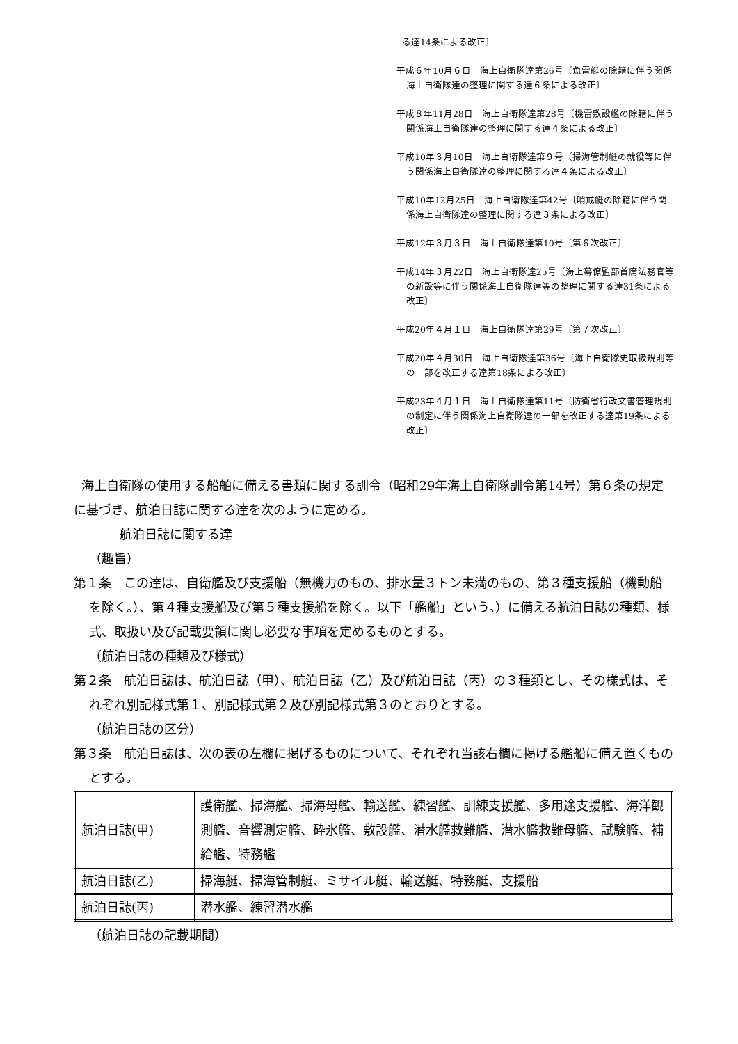る達14条による改正〕
平成６年10月６日　海上自衛隊達第26号〔魚雷艇の除籍に伴う関係海上自衛隊達の整理に関する達６条による改正〕
平成８年11月28日　海上自衛隊達第28号〔機雷敷設艦の除籍に伴う関係海上自衛隊達の整理に関する達４条による改正〕
平成10年３月10日　海上自衛隊達第９号〔掃海管制艇の就役等に伴う関係海上自衛隊達の整理に関する達４条による改正〕
平成10年12月25日　海上自衛隊達第42号〔哨戒艇の除籍に伴う関係海上自衛隊達の整理に関する達３条による改正〕
平成12年３月３日　海上自衛隊達第10号〔第６次改正〕
平成14年３月22日　海上自衛隊達25号〔海上幕僚監部首席法務官等の新設等に伴う関係海上自衛隊達等の整理に関する達31条による改正〕
平成20年４月１日　海上自衛隊達第29号〔第７次改正〕
平成20年４月30日　海上自衛隊達第36号〔海上自衛隊史取扱規則等の一部を改正する達第18条による改正〕
平成23年４月１日　海上自衛隊達第11号〔防衛省行政文書管理規則の制定に伴う関係海上自衛隊達の一部を改正する達第19条による改正〕
海上自衛隊の使用する船舶に備える書類に関する訓令（昭和29年海上自衛隊訓令第14号）第６条の規定に基づき、航泊日誌に関する達を次のように定める。
航泊日誌に関する達
（趣旨）
第１条　この達は、自衛艦及び支援船（無機力のもの、排水量３トン未満のもの、第３種支援船（機動船を除く。）、第４種支援船及び第５種支援船を除く。以下「艦船」という。）に備える航泊日誌の種類、様式、取扱い及び記載要領に関し必要な事項を定めるものとする。
（航泊日誌の種類及び様式）
第２条　航泊日誌は、航泊日誌（甲）、航泊日誌（乙）及び航泊日誌（丙）の３種類とし、その様式は、それぞれ別記様式第１、別記様式第２及び別記様式第３のとおりとする。
（航泊日誌の区分）
第３条　航泊日誌は、次の表の左欄に掲げるものについて、それぞれ当該右欄に掲げる艦船に備え置くものとする。
| 航泊日誌(甲) | 護衛艦、掃海艦、掃海母艦、輸送艦、練習艦、訓練支援艦、多用途支援艦、海洋観測艦、音響測定艦、砕氷艦、敷設艦、潜水艦救難艦、潜水艦救難母艦、試験艦、補給艦、特務艦 |
| 航泊日誌(乙) | 掃海艇、掃海管制艇、ミサイル艇、輸送艇、特務艇、支援船 |
| 航泊日誌(丙) | 潜水艦、練習潜水艦 |
（航泊日誌の記載期間）